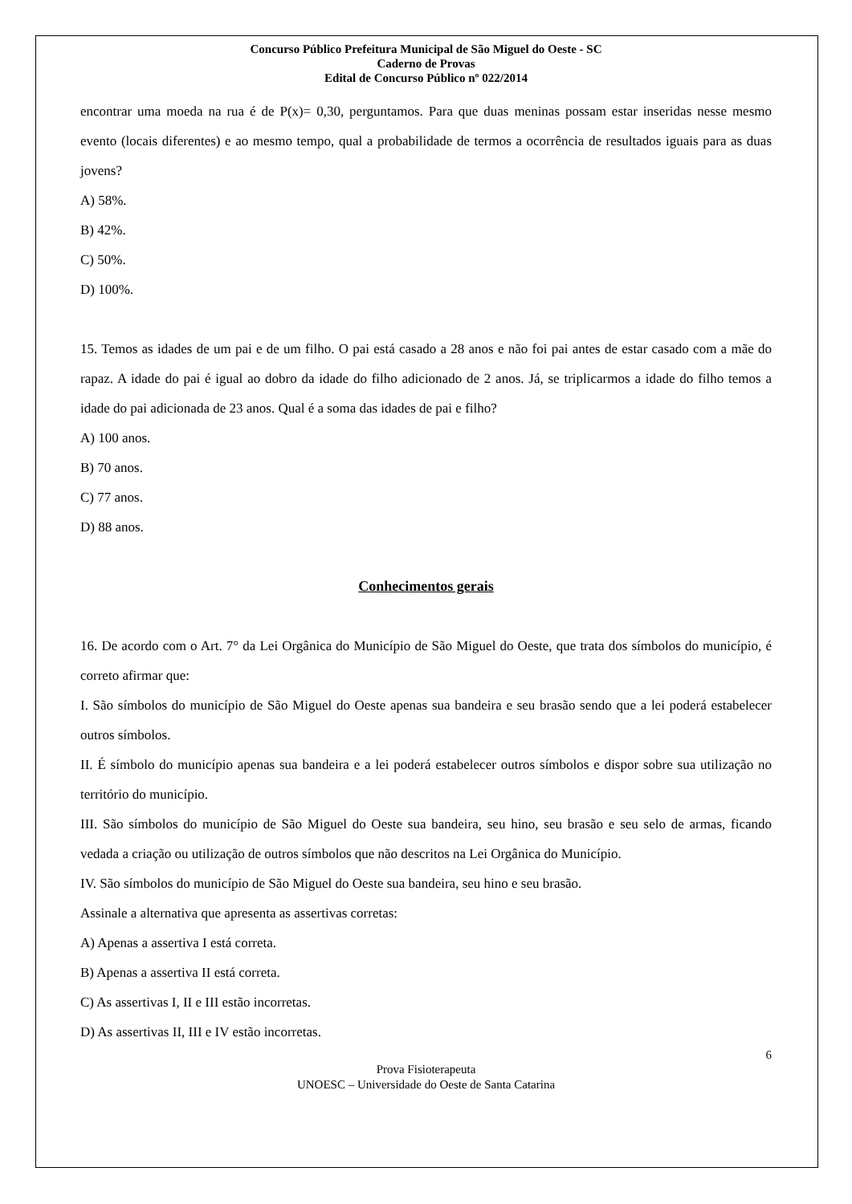Concurso Público Prefeitura Municipal de São Miguel do Oeste - SC
Caderno de Provas
Edital de Concurso Público nº 022/2014
encontrar uma moeda na rua é de P(x)= 0,30, perguntamos. Para que duas meninas possam estar inseridas nesse mesmo evento (locais diferentes) e ao mesmo tempo, qual a probabilidade de termos a ocorrência de resultados iguais para as duas jovens?
A) 58%.
B) 42%.
C) 50%.
D) 100%.
15. Temos as idades de um pai e de um filho. O pai está casado a 28 anos e não foi pai antes de estar casado com a mãe do rapaz. A idade do pai é igual ao dobro da idade do filho adicionado de 2 anos. Já, se triplicarmos a idade do filho temos a idade do pai adicionada de 23 anos. Qual é a soma das idades de pai e filho?
A) 100 anos.
B) 70 anos.
C) 77 anos.
D) 88 anos.
Conhecimentos gerais
16. De acordo com o Art. 7° da Lei Orgânica do Município de São Miguel do Oeste, que trata dos símbolos do município, é correto afirmar que:
I. São símbolos do município de São Miguel do Oeste apenas sua bandeira e seu brasão sendo que a lei poderá estabelecer outros símbolos.
II. É símbolo do município apenas sua bandeira e a lei poderá estabelecer outros símbolos e dispor sobre sua utilização no território do município.
III. São símbolos do município de São Miguel do Oeste sua bandeira, seu hino, seu brasão e seu selo de armas, ficando vedada a criação ou utilização de outros símbolos que não descritos na Lei Orgânica do Município.
IV. São símbolos do município de São Miguel do Oeste sua bandeira, seu hino e seu brasão.
Assinale a alternativa que apresenta as assertivas corretas:
A) Apenas a assertiva I está correta.
B) Apenas a assertiva II está correta.
C) As assertivas I, II e III estão incorretas.
D) As assertivas II, III e IV estão incorretas.
6
Prova Fisioterapeuta
UNOESC – Universidade do Oeste de Santa Catarina